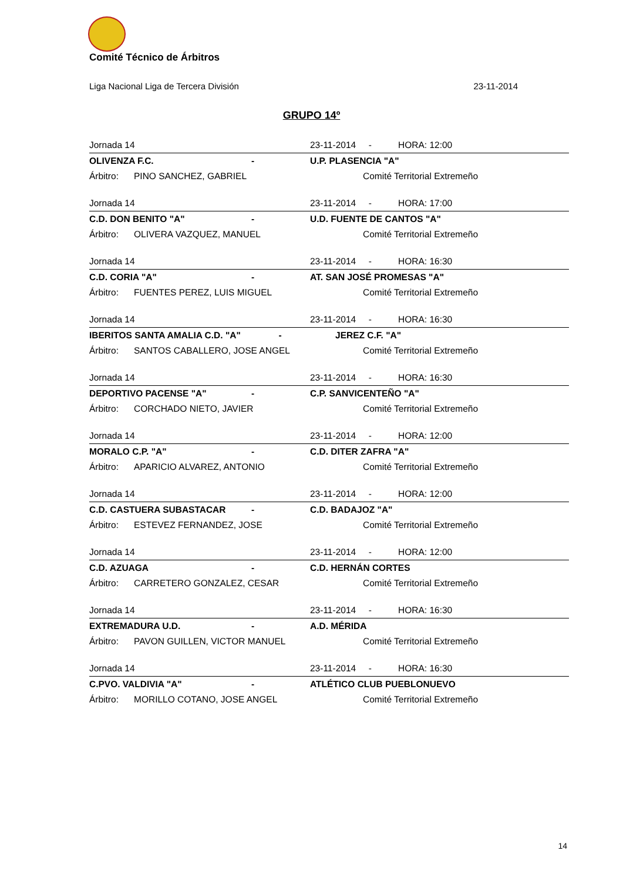Comité Técnico de Árbitros
Liga Nacional Liga de Tercera División 23-11-2014
GRUPO 14º
| Jornada 14 | | | 23-11-2014 - | | HORA: 12:00 |
| OLIVENZA F.C. | | - | U.P. PLASENCIA "A" | | |
| Árbitro: | PINO SANCHEZ, GABRIEL | | | Comité Territorial Extremeño | |
| Jornada 14 | | | 23-11-2014 - | | HORA: 17:00 |
| C.D. DON BENITO "A" | | - | U.D. FUENTE DE CANTOS "A" | | |
| Árbitro: | OLIVERA VAZQUEZ, MANUEL | | | Comité Territorial Extremeño | |
| Jornada 14 | | | 23-11-2014 - | | HORA: 16:30 |
| C.D. CORIA "A" | | - | AT. SAN JOSÉ PROMESAS "A" | | |
| Árbitro: | FUENTES PEREZ, LUIS MIGUEL | | | Comité Territorial Extremeño | |
| Jornada 14 | | | 23-11-2014 - | | HORA: 16:30 |
| IBERITOS SANTA AMALIA C.D. "A" - | | | JEREZ C.F. "A" | | |
| Árbitro: | SANTOS CABALLERO, JOSE ANGEL | | | Comité Territorial Extremeño | |
| Jornada 14 | | | 23-11-2014 - | | HORA: 16:30 |
| DEPORTIVO PACENSE "A" | | - | C.P. SANVICENTEÑO "A" | | |
| Árbitro: | CORCHADO NIETO, JAVIER | | | Comité Territorial Extremeño | |
| Jornada 14 | | | 23-11-2014 - | | HORA: 12:00 |
| MORALO C.P. "A" | | - | C.D. DITER ZAFRA "A" | | |
| Árbitro: | APARICIO ALVAREZ, ANTONIO | | | Comité Territorial Extremeño | |
| Jornada 14 | | | 23-11-2014 - | | HORA: 12:00 |
| C.D. CASTUERA SUBASTACAR | | - | C.D. BADAJOZ "A" | | |
| Árbitro: | ESTEVEZ FERNANDEZ, JOSE | | | Comité Territorial Extremeño | |
| Jornada 14 | | | 23-11-2014 - | | HORA: 12:00 |
| C.D. AZUAGA | | - | C.D. HERNÁN CORTES | | |
| Árbitro: | CARRETERO GONZALEZ, CESAR | | | Comité Territorial Extremeño | |
| Jornada 14 | | | 23-11-2014 - | | HORA: 16:30 |
| EXTREMADURA U.D. | | - | A.D. MÉRIDA | | |
| Árbitro: | PAVON GUILLEN, VICTOR MANUEL | | | Comité Territorial Extremeño | |
| Jornada 14 | | | 23-11-2014 - | | HORA: 16:30 |
| C.PVO. VALDIVIA "A" | | - | ATLÉTICO CLUB PUEBLONUEVO | | |
| Árbitro: | MORILLO COTANO, JOSE ANGEL | | | Comité Territorial Extremeño | |
14